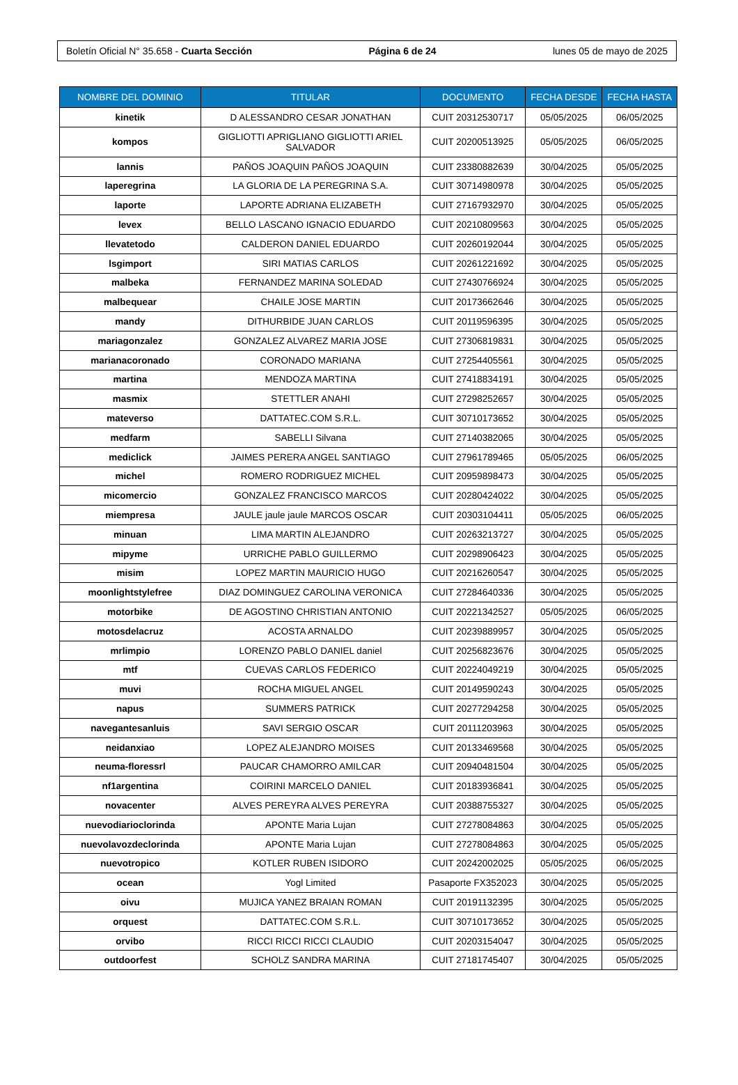Boletín Oficial N° 35.658 - Cuarta Sección Página 6 de 24 lunes 05 de mayo de 2025
| NOMBRE DEL DOMINIO | TITULAR | DOCUMENTO | FECHA DESDE | FECHA HASTA |
| --- | --- | --- | --- | --- |
| kinetik | D ALESSANDRO CESAR JONATHAN | CUIT 20312530717 | 05/05/2025 | 06/05/2025 |
| kompos | GIGLIOTTI APRIGLIANO GIGLIOTTI ARIEL SALVADOR | CUIT 20200513925 | 05/05/2025 | 06/05/2025 |
| lannis | PAÑOS JOAQUIN PAÑOS JOAQUIN | CUIT 23380882639 | 30/04/2025 | 05/05/2025 |
| laperegrina | LA GLORIA DE LA PEREGRINA S.A. | CUIT 30714980978 | 30/04/2025 | 05/05/2025 |
| laporte | LAPORTE ADRIANA ELIZABETH | CUIT 27167932970 | 30/04/2025 | 05/05/2025 |
| levex | BELLO LASCANO IGNACIO EDUARDO | CUIT 20210809563 | 30/04/2025 | 05/05/2025 |
| llevatetodo | CALDERON DANIEL EDUARDO | CUIT 20260192044 | 30/04/2025 | 05/05/2025 |
| lsgimport | SIRI MATIAS CARLOS | CUIT 20261221692 | 30/04/2025 | 05/05/2025 |
| malbeka | FERNANDEZ MARINA SOLEDAD | CUIT 27430766924 | 30/04/2025 | 05/05/2025 |
| malbequear | CHAILE JOSE MARTIN | CUIT 20173662646 | 30/04/2025 | 05/05/2025 |
| mandy | DITHURBIDE JUAN CARLOS | CUIT 20119596395 | 30/04/2025 | 05/05/2025 |
| mariagonzalez | GONZALEZ ALVAREZ MARIA JOSE | CUIT 27306819831 | 30/04/2025 | 05/05/2025 |
| marianacoronado | CORONADO MARIANA | CUIT 27254405561 | 30/04/2025 | 05/05/2025 |
| martina | MENDOZA MARTINA | CUIT 27418834191 | 30/04/2025 | 05/05/2025 |
| masmix | STETTLER ANAHI | CUIT 27298252657 | 30/04/2025 | 05/05/2025 |
| mateverso | DATTATEC.COM S.R.L. | CUIT 30710173652 | 30/04/2025 | 05/05/2025 |
| medfarm | SABELLI Silvana | CUIT 27140382065 | 30/04/2025 | 05/05/2025 |
| mediclick | JAIMES PERERA ANGEL SANTIAGO | CUIT 27961789465 | 05/05/2025 | 06/05/2025 |
| michel | ROMERO RODRIGUEZ MICHEL | CUIT 20959898473 | 30/04/2025 | 05/05/2025 |
| micomercio | GONZALEZ FRANCISCO MARCOS | CUIT 20280424022 | 30/04/2025 | 05/05/2025 |
| miempresa | JAULE jaule jaule MARCOS OSCAR | CUIT 20303104411 | 05/05/2025 | 06/05/2025 |
| minuan | LIMA MARTIN ALEJANDRO | CUIT 20263213727 | 30/04/2025 | 05/05/2025 |
| mipyme | URRICHE PABLO GUILLERMO | CUIT 20298906423 | 30/04/2025 | 05/05/2025 |
| misim | LOPEZ MARTIN MAURICIO HUGO | CUIT 20216260547 | 30/04/2025 | 05/05/2025 |
| moonlightstylefree | DIAZ DOMINGUEZ CAROLINA VERONICA | CUIT 27284640336 | 30/04/2025 | 05/05/2025 |
| motorbike | DE AGOSTINO CHRISTIAN ANTONIO | CUIT 20221342527 | 05/05/2025 | 06/05/2025 |
| motosdelacruz | ACOSTA ARNALDO | CUIT 20239889957 | 30/04/2025 | 05/05/2025 |
| mrlimpio | LORENZO PABLO DANIEL daniel | CUIT 20256823676 | 30/04/2025 | 05/05/2025 |
| mtf | CUEVAS CARLOS FEDERICO | CUIT 20224049219 | 30/04/2025 | 05/05/2025 |
| muvi | ROCHA MIGUEL ANGEL | CUIT 20149590243 | 30/04/2025 | 05/05/2025 |
| napus | SUMMERS PATRICK | CUIT 20277294258 | 30/04/2025 | 05/05/2025 |
| navegantesanluis | SAVI SERGIO OSCAR | CUIT 20111203963 | 30/04/2025 | 05/05/2025 |
| neidanxiao | LOPEZ ALEJANDRO MOISES | CUIT 20133469568 | 30/04/2025 | 05/05/2025 |
| neuma-floressrl | PAUCAR CHAMORRO AMILCAR | CUIT 20940481504 | 30/04/2025 | 05/05/2025 |
| nf1argentina | COIRINI MARCELO DANIEL | CUIT 20183936841 | 30/04/2025 | 05/05/2025 |
| novacenter | ALVES PEREYRA ALVES PEREYRA | CUIT 20388755327 | 30/04/2025 | 05/05/2025 |
| nuevodiarioclorinda | APONTE Maria Lujan | CUIT 27278084863 | 30/04/2025 | 05/05/2025 |
| nuevolavozdeclorinda | APONTE Maria Lujan | CUIT 27278084863 | 30/04/2025 | 05/05/2025 |
| nuevotropico | KOTLER RUBEN ISIDORO | CUIT 20242002025 | 05/05/2025 | 06/05/2025 |
| ocean | Yogl Limited | Pasaporte FX352023 | 30/04/2025 | 05/05/2025 |
| oivu | MUJICA YANEZ BRAIAN ROMAN | CUIT 20191132395 | 30/04/2025 | 05/05/2025 |
| orquest | DATTATEC.COM S.R.L. | CUIT 30710173652 | 30/04/2025 | 05/05/2025 |
| orvibo | RICCI RICCI RICCI CLAUDIO | CUIT 20203154047 | 30/04/2025 | 05/05/2025 |
| outdoorfest | SCHOLZ SANDRA MARINA | CUIT 27181745407 | 30/04/2025 | 05/05/2025 |